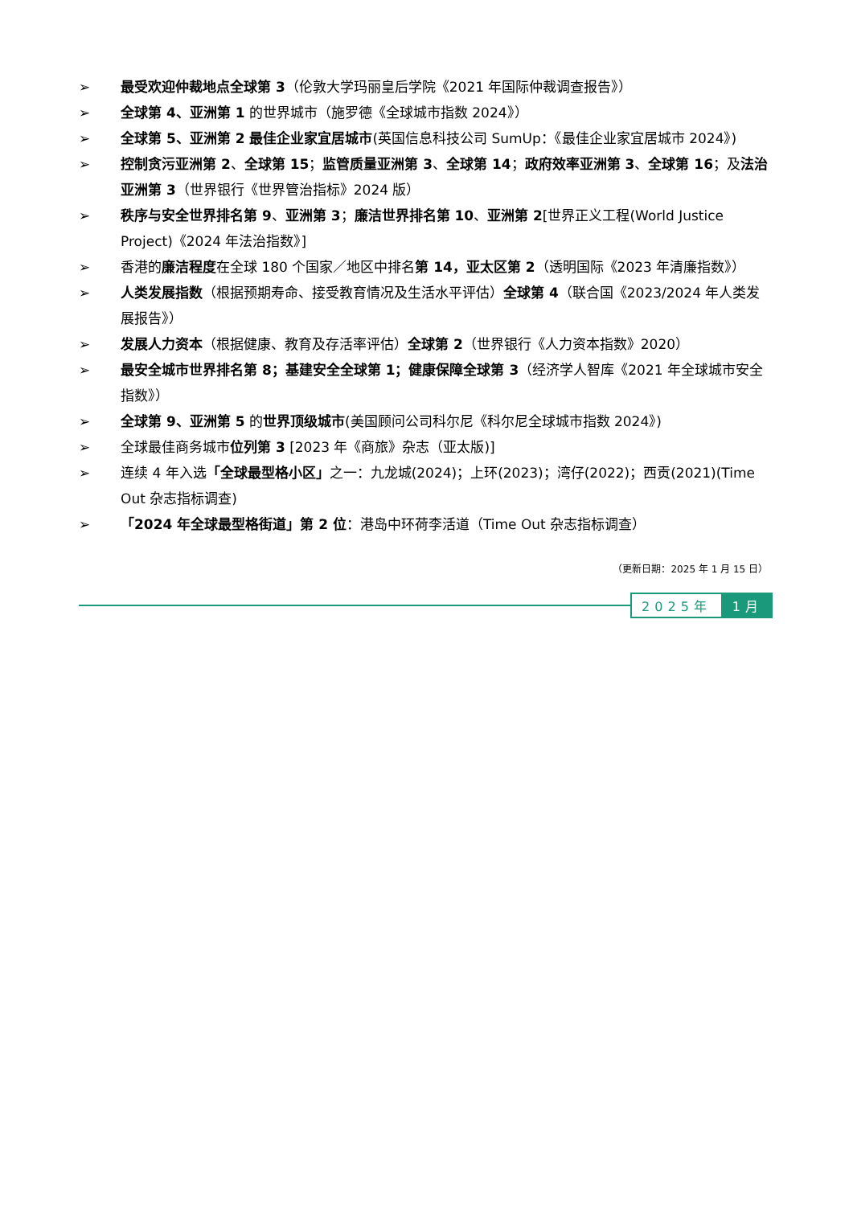➢ 最受欢迎仲裁地点全球第 3（伦敦大学玛丽皇后学院《2021 年国际仲裁调查报告》）
➢ 全球第 4、亚洲第 1 的世界城市（施罗德《全球城市指数 2024》）
➢ 全球第 5、亚洲第 2 最佳企业家宜居城市(英国信息科技公司 SumUp：《最佳企业家宜居城市 2024》)
➢ 控制贪污亚洲第 2、全球第 15；监管质量亚洲第 3、全球第 14；政府效率亚洲第 3、全球第 16；及法治亚洲第 3（世界银行《世界管治指标》2024 版）
➢ 秩序与安全世界排名第 9、亚洲第 3；廉洁世界排名第 10、亚洲第 2[世界正义工程(World Justice Project)《2024 年法治指数》]
➢ 香港的廉洁程度在全球 180 个国家／地区中排名第 14，亚太区第 2（透明国际《2023 年清廉指数》）
➢ 人类发展指数（根据预期寿命、接受教育情况及生活水平评估）全球第 4（联合国《2023/2024 年人类发展报告》）
➢ 发展人力资本（根据健康、教育及存活率评估）全球第 2（世界银行《人力资本指数》2020）
➢ 最安全城市世界排名第 8；基建安全全球第 1；健康保障全球第 3（经济学人智库《2021 年全球城市安全指数》）
➢ 全球第 9、亚洲第 5 的世界顶级城市(美国顾问公司科尔尼《科尔尼全球城市指数 2024》)
➢ 全球最佳商务城市位列第 3 [2023 年《商旅》杂志（亚太版)]
➢ 连续 4 年入选「全球最型格小区」之一：九龙城(2024)；上环(2023)；湾仔(2022)；西贡(2021)(Time Out 杂志指标调查)
➢ 「2024 年全球最型格街道」第 2 位：港岛中环荷李活道（Time Out 杂志指标调查）
（更新日期：2025 年 1 月 15 日）
2025年 1月